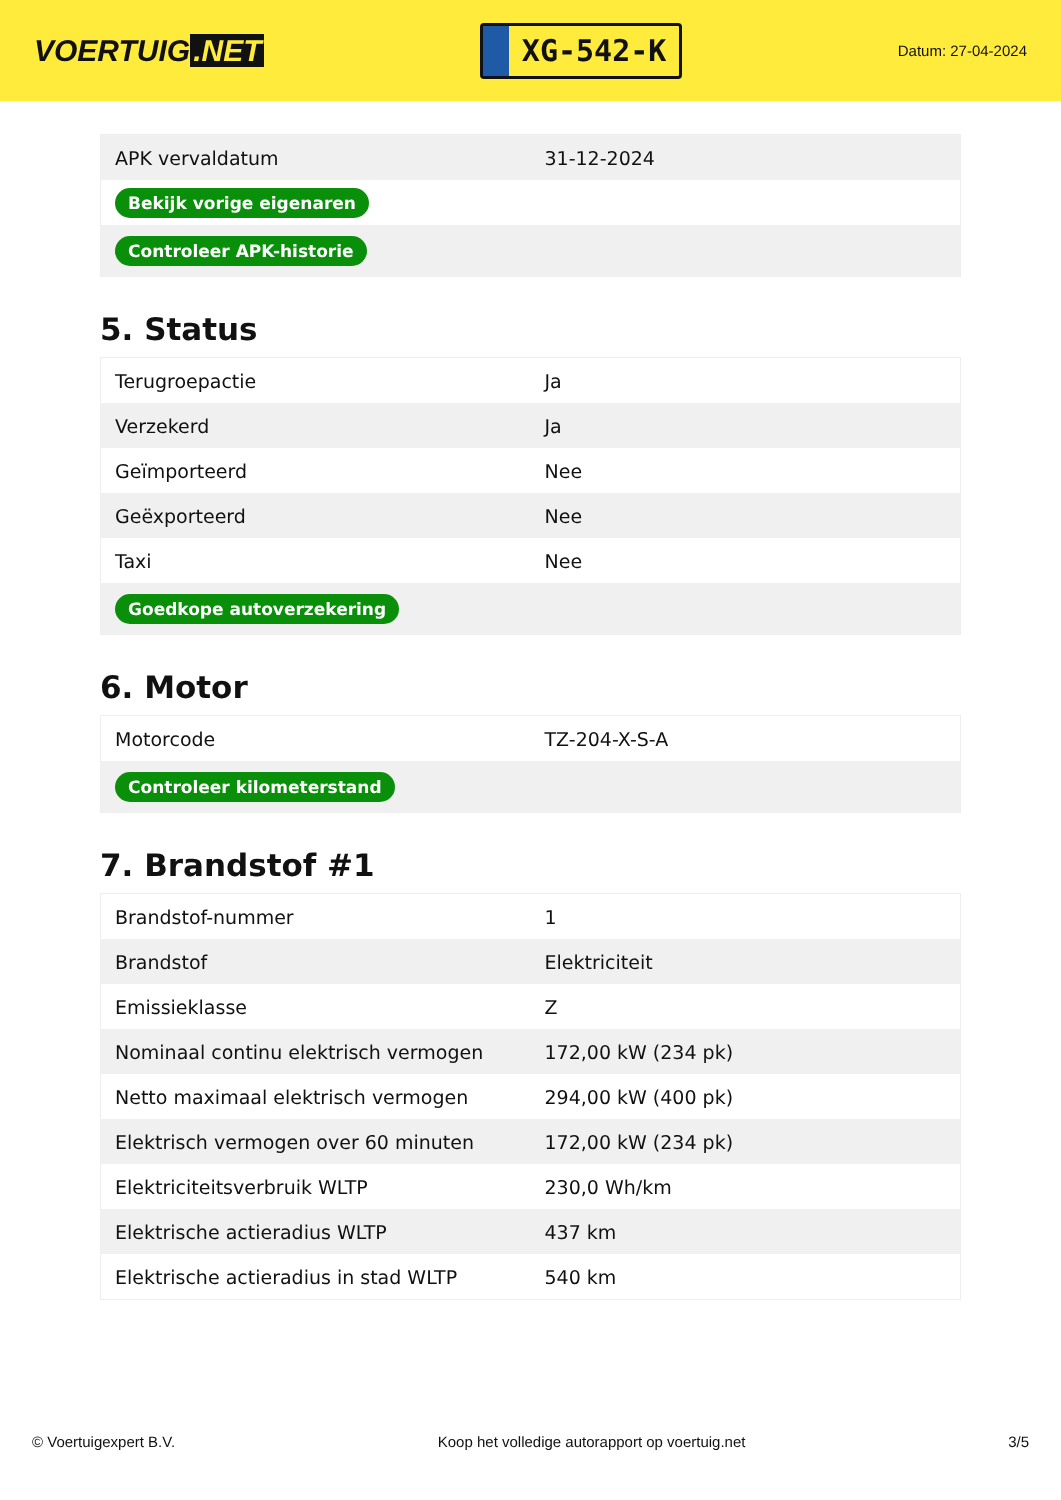VOERTUIG.NET
XG-542-K
Datum: 27-04-2024
| APK vervaldatum | 31-12-2024 |
| Bekijk vorige eigenaren | |
| Controleer APK-historie | |
5. Status
| Terugroepactie | Ja |
| Verzekerd | Ja |
| Geïmporteerd | Nee |
| Geëxporteerd | Nee |
| Taxi | Nee |
| Goedkope autoverzekering | |
6. Motor
| Motorcode | TZ-204-X-S-A |
| Controleer kilometerstand | |
7. Brandstof #1
| Brandstof-nummer | 1 |
| Brandstof | Elektriciteit |
| Emissieklasse | Z |
| Nominaal continu elektrisch vermogen | 172,00 kW (234 pk) |
| Netto maximaal elektrisch vermogen | 294,00 kW (400 pk) |
| Elektrisch vermogen over 60 minuten | 172,00 kW (234 pk) |
| Elektriciteitsverbruik WLTP | 230,0 Wh/km |
| Elektrische actieradius WLTP | 437 km |
| Elektrische actieradius in stad WLTP | 540 km |
© Voertuigexpert B.V. Koop het volledige autorapport op voertuig.net 3/5